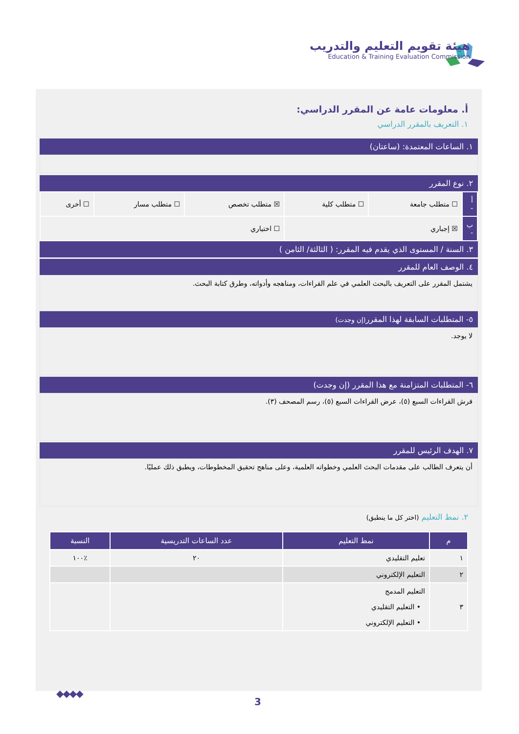هيئة تقويم التعليم والتدريب
Education & Training Evaluation Commission
أ. معلومات عامة عن المقرر الدراسي:
١. التعريف بالمقرر الدراسي
١. الساعات المعتمدة: (ساعتان)
٢. نوع المقرر
| أ - | ☐ متطلب جامعة | ☐ متطلب كلية | ☒ متطلب تخصص | ☐ متطلب مسار | ☐ أخرى |
| ب - | ☒ إجباري | | ☐ اختياري | | |
٣. السنة / المستوى الذي يقدم فيه المقرر: ( الثالثة/ الثامن )
٤. الوصف العام للمقرر
يشتمل المقرر على التعريف بالبحث العلمي في علم القراءات، ومناهجه وأدواته، وطرق كتابة البحث.
٥- المتطلبات السابقة لهذا المقرر(إن وجدت)
لا يوجد.
٦- المتطلبات المتزامنة مع هذا المقرر (إن وجدت)
فرش القراءات السبع (٥)، عرض القراءات السبع (٥)، رسم المصحف (٣).
٧. الهدف الرئيس للمقرر
أن يتعرف الطالب على مقدمات البحث العلمي وخطواته العلمية، وعلى مناهج تحقيق المخطوطات، ويطبق ذلك عمليًا.
٢. نمط التعليم (اختر كل ما ينطبق)
| م | نمط التعليم | عدد الساعات التدريسية | النسبة |
| --- | --- | --- | --- |
| ١ | تعليم التقليدي | ٢٠ | ٪١٠٠ |
| ٢ | التعليم الإلكتروني | | |
| ٣ | التعليم المدمج • التعليم التقليدي • التعليم الإلكتروني | | |
◆◆◆◆
3